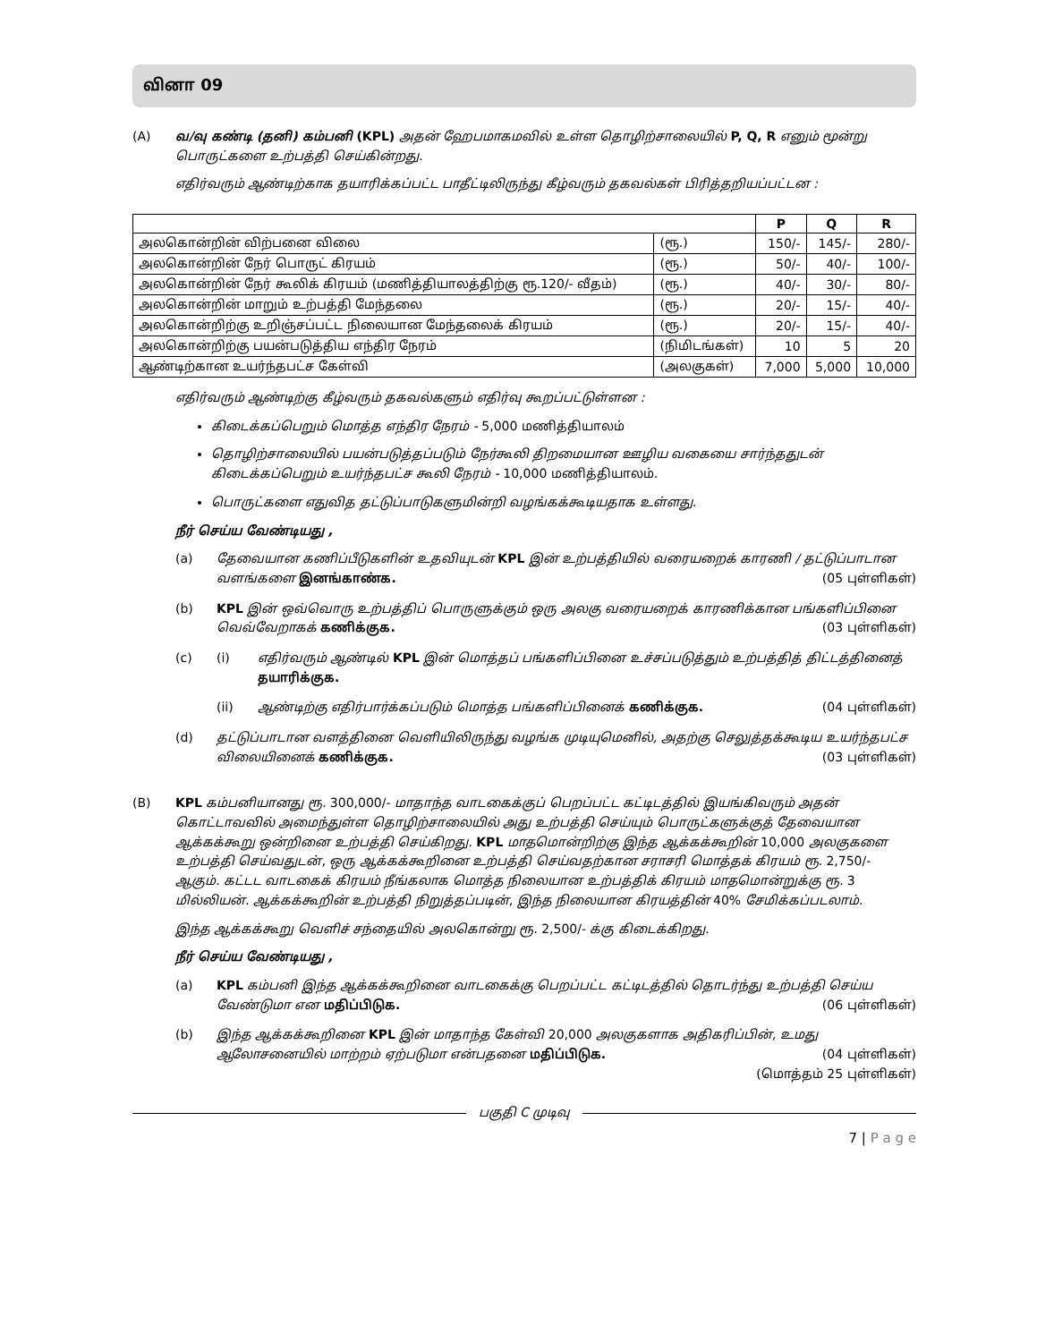வினா 09
(A)
வ/வு கண்டி (தனி) கம்பனி (KPL) அதன் ஹேபமாகமவில் உள்ள தொழிற்சாலையில் P, Q, R எனும் மூன்று பொருட்களை உற்பத்தி செய்கின்றது.
எதிர்வரும் ஆண்டிற்காக தயாரிக்கப்பட்ட பாதீட்டிலிருந்து கீழ்வரும் தகவல்கள் பிரித்தறியப்பட்டன :
| | | P | Q | R |
| --- | --- | --- | --- | --- |
| அலகொன்றின் விற்பனை விலை | (ரூ.) | 150/- | 145/- | 280/- |
| அலகொன்றின் நேர் பொருட் கிரயம் | (ரூ.) | 50/- | 40/- | 100/- |
| அலகொன்றின் நேர் கூலிக் கிரயம் (மணித்தியாலத்திற்கு ரூ.120/- வீதம்) | (ரூ.) | 40/- | 30/- | 80/- |
| அலகொன்றின் மாறும் உற்பத்தி மேந்தலை | (ரூ.) | 20/- | 15/- | 40/- |
| அலகொன்றிற்கு உறிஞ்சப்பட்ட நிலையான மேந்தலைக் கிரயம் | (ரூ.) | 20/- | 15/- | 40/- |
| அலகொன்றிற்கு பயன்படுத்திய எந்திர நேரம் | (நிமிடங்கள்) | 10 | 5 | 20 |
| ஆண்டிற்கான உயர்ந்தபட்ச கேள்வி | (அலகுகள்) | 7,000 | 5,000 | 10,000 |
எதிர்வரும் ஆண்டிற்கு கீழ்வரும் தகவல்களும் எதிர்வு கூறப்பட்டுள்ளன :
கிடைக்கப்பெறும் மொத்த எந்திர நேரம் - 5,000 மணித்தியாலம்
தொழிற்சாலையில் பயன்படுத்தப்படும் நேர்கூலி திறமையான ஊழிய வகையை சார்ந்ததுடன் கிடைக்கப்பெறும் உயர்ந்தபட்ச கூலி நேரம் - 10,000 மணித்தியாலம்.
பொருட்களை எதுவித தட்டுப்பாடுகளுமின்றி வழங்கக்கூடியதாக உள்ளது.
நீர் செய்ய வேண்டியது ,
(a) தேவையான கணிப்பீடுகளின் உதவியுடன் KPL இன் உற்பத்தியில் வரையறைக் காரணி / தட்டுப்பாடான வளங்களை இனங்காண்க. (05 புள்ளிகள்)
(b) KPL இன் ஒவ்வொரு உற்பத்திப் பொருளுக்கும் ஒரு அலகு வரையறைக் காரணிக்கான பங்களிப்பினை வெவ்வேறாகக் கணிக்குக. (03 புள்ளிகள்)
(c) (i) எதிர்வரும் ஆண்டில் KPL இன் மொத்தப் பங்களிப்பினை உச்சப்படுத்தும் உற்பத்தித் திட்டத்தினைத் தயாரிக்குக.
(ii) ஆண்டிற்கு எதிர்பார்க்கப்படும் மொத்த பங்களிப்பினைக் கணிக்குக. (04 புள்ளிகள்)
(d) தட்டுப்பாடான வளத்தினை வெளியிலிருந்து வழங்க முடியுமெனில், அதற்கு செலுத்தக்கூடிய உயர்ந்தபட்ச விலையினைக் கணிக்குக. (03 புள்ளிகள்)
(B)
KPL கம்பனியானது ரூ. 300,000/- மாதாந்த வாடகைக்குப் பெறப்பட்ட கட்டிடத்தில் இயங்கிவரும் அதன் கொட்டாவவில் அமைந்துள்ள தொழிற்சாலையில் அது உற்பத்தி செய்யும் பொருட்களுக்குத் தேவையான ஆக்கக்கூறு ஒன்றினை உற்பத்தி செய்கிறது. KPL மாதமொன்றிற்கு இந்த ஆக்கக்கூறின் 10,000 அலகுகளை உற்பத்தி செய்வதுடன், ஒரு ஆக்கக்கூறினை உற்பத்தி செய்வதற்கான சராசரி மொத்தக் கிரயம் ரூ. 2,750/- ஆகும். கட்டட வாடகைக் கிரயம் நீங்கலாக மொத்த நிலையான உற்பத்திக் கிரயம் மாதமொன்றுக்கு ரூ. 3 மில்லியன். ஆக்கக்கூறின் உற்பத்தி நிறுத்தப்படின், இந்த நிலையான கிரயத்தின் 40% சேமிக்கப்படலாம்.
இந்த ஆக்கக்கூறு வெளிச் சந்தையில் அலகொன்று ரூ. 2,500/- க்கு கிடைக்கிறது.
நீர் செய்ய வேண்டியது ,
(a) KPL கம்பனி இந்த ஆக்கக்கூறினை வாடகைக்கு பெறப்பட்ட கட்டிடத்தில் தொடர்ந்து உற்பத்தி செய்ய வேண்டுமா என மதிப்பிடுக. (06 புள்ளிகள்)
(b) இந்த ஆக்கக்கூறினை KPL இன் மாதாந்த கேள்வி 20,000 அலகுகளாக அதிகரிப்பின், உமது ஆலோசனையில் மாற்றம் ஏற்படுமா என்பதனை மதிப்பிடுக. (04 புள்ளிகள்)
(மொத்தம் 25 புள்ளிகள்)
பகுதி C முடிவு
7 | P a g e